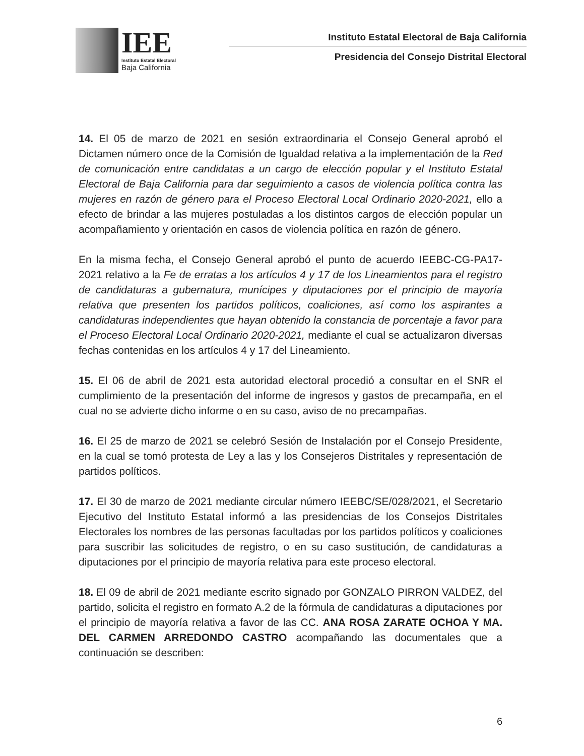IEE
Instituto Estatal Electoral
Baja California
Instituto Estatal Electoral de Baja California
Presidencia del Consejo Distrital Electoral
14. El 05 de marzo de 2021 en sesión extraordinaria el Consejo General aprobó el Dictamen número once de la Comisión de Igualdad relativa a la implementación de la Red de comunicación entre candidatas a un cargo de elección popular y el Instituto Estatal Electoral de Baja California para dar seguimiento a casos de violencia política contra las mujeres en razón de género para el Proceso Electoral Local Ordinario 2020-2021, ello a efecto de brindar a las mujeres postuladas a los distintos cargos de elección popular un acompañamiento y orientación en casos de violencia política en razón de género.
En la misma fecha, el Consejo General aprobó el punto de acuerdo IEEBC-CG-PA17-2021 relativo a la Fe de erratas a los artículos 4 y 17 de los Lineamientos para el registro de candidaturas a gubernatura, munícipes y diputaciones por el principio de mayoría relativa que presenten los partidos políticos, coaliciones, así como los aspirantes a candidaturas independientes que hayan obtenido la constancia de porcentaje a favor para el Proceso Electoral Local Ordinario 2020-2021, mediante el cual se actualizaron diversas fechas contenidas en los artículos 4 y 17 del Lineamiento.
15. El 06 de abril de 2021 esta autoridad electoral procedió a consultar en el SNR el cumplimiento de la presentación del informe de ingresos y gastos de precampaña, en el cual no se advierte dicho informe o en su caso, aviso de no precampañas.
16. El 25 de marzo de 2021 se celebró Sesión de Instalación por el Consejo Presidente, en la cual se tomó protesta de Ley a las y los Consejeros Distritales y representación de partidos políticos.
17. El 30 de marzo de 2021 mediante circular número IEEBC/SE/028/2021, el Secretario Ejecutivo del Instituto Estatal informó a las presidencias de los Consejos Distritales Electorales los nombres de las personas facultadas por los partidos políticos y coaliciones para suscribir las solicitudes de registro, o en su caso sustitución, de candidaturas a diputaciones por el principio de mayoría relativa para este proceso electoral.
18. El 09 de abril de 2021 mediante escrito signado por GONZALO PIRRON VALDEZ, del partido, solicita el registro en formato A.2 de la fórmula de candidaturas a diputaciones por el principio de mayoría relativa a favor de las CC. ANA ROSA ZARATE OCHOA Y MA. DEL CARMEN ARREDONDO CASTRO acompañando las documentales que a continuación se describen:
6